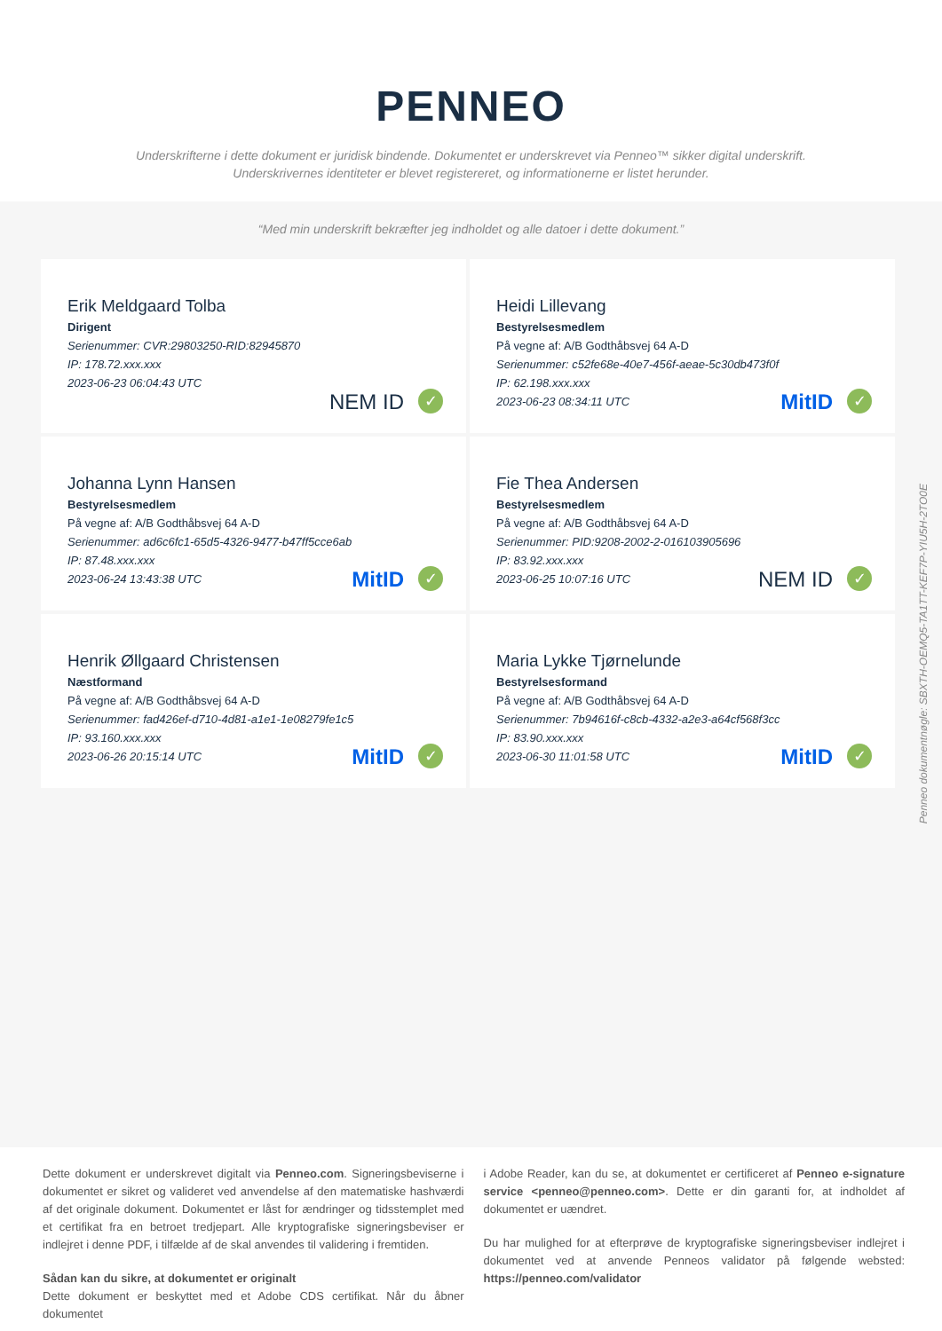PENNEO
Underskrifterne i dette dokument er juridisk bindende. Dokumentet er underskrevet via Penneo™ sikker digital underskrift.
Underskrivernes identiteter er blevet registereret, og informationerne er listet herunder.
“Med min underskrift bekræfter jeg indholdet og alle datoer i dette dokument.”
Erik Meldgaard Tolba
Dirigent
Serienummer: CVR:29803250-RID:82945870
IP: 178.72.xxx.xxx
2023-06-23 06:04:43 UTC
NEM ID ✓
Heidi Lillevang
Bestyrelsesmedlem
På vegne af: A/B Godthåbsvej 64 A-D
Serienummer: c52fe68e-40e7-456f-aeae-5c30db473f0f
IP: 62.198.xxx.xxx
2023-06-23 08:34:11 UTC
MitID ✓
Johanna Lynn Hansen
Bestyrelsesmedlem
På vegne af: A/B Godthåbsvej 64 A-D
Serienummer: ad6c6fc1-65d5-4326-9477-b47ff5cce6ab
IP: 87.48.xxx.xxx
2023-06-24 13:43:38 UTC
MitID ✓
Fie Thea Andersen
Bestyrelsesmedlem
På vegne af: A/B Godthåbsvej 64 A-D
Serienummer: PID:9208-2002-2-016103905696
IP: 83.92.xxx.xxx
2023-06-25 10:07:16 UTC
NEM ID ✓
Henrik Øllgaard Christensen
Næstformand
På vegne af: A/B Godthåbsvej 64 A-D
Serienummer: fad426ef-d710-4d81-a1e1-1e08279fe1c5
IP: 93.160.xxx.xxx
2023-06-26 20:15:14 UTC
MitID ✓
Maria Lykke Tjørnelunde
Bestyrelsesformand
På vegne af: A/B Godthåbsvej 64 A-D
Serienummer: 7b94616f-c8cb-4332-a2e3-a64cf568f3cc
IP: 83.90.xxx.xxx
2023-06-30 11:01:58 UTC
MitID ✓
Penneo dokumentnøgle: SBXTH-OEMQ5-TA1TT-KEF7P-YIU5H-2TO0E
Dette dokument er underskrevet digitalt via Penneo.com. Signeringsbeviserne i dokumentet er sikret og valideret ved anvendelse af den matematiske hashværdi af det originale dokument. Dokumentet er låst for ændringer og tidsstemplet med et certifikat fra en betroet tredjepart. Alle kryptografiske signeringsbeviser er indlejret i denne PDF, i tilfælde af de skal anvendes til validering i fremtiden.
Sådan kan du sikre, at dokumentet er originalt
Dette dokument er beskyttet med et Adobe CDS certifikat. Når du åbner dokumentet
i Adobe Reader, kan du se, at dokumentet er certificeret af Penneo e-signature service <penneo@penneo.com>. Dette er din garanti for, at indholdet af dokumentet er uændret.
Du har mulighed for at efterprøve de kryptografiske signeringsbeviser indlejret i dokumentet ved at anvende Penneos validator på følgende websted: https://penneo.com/validator